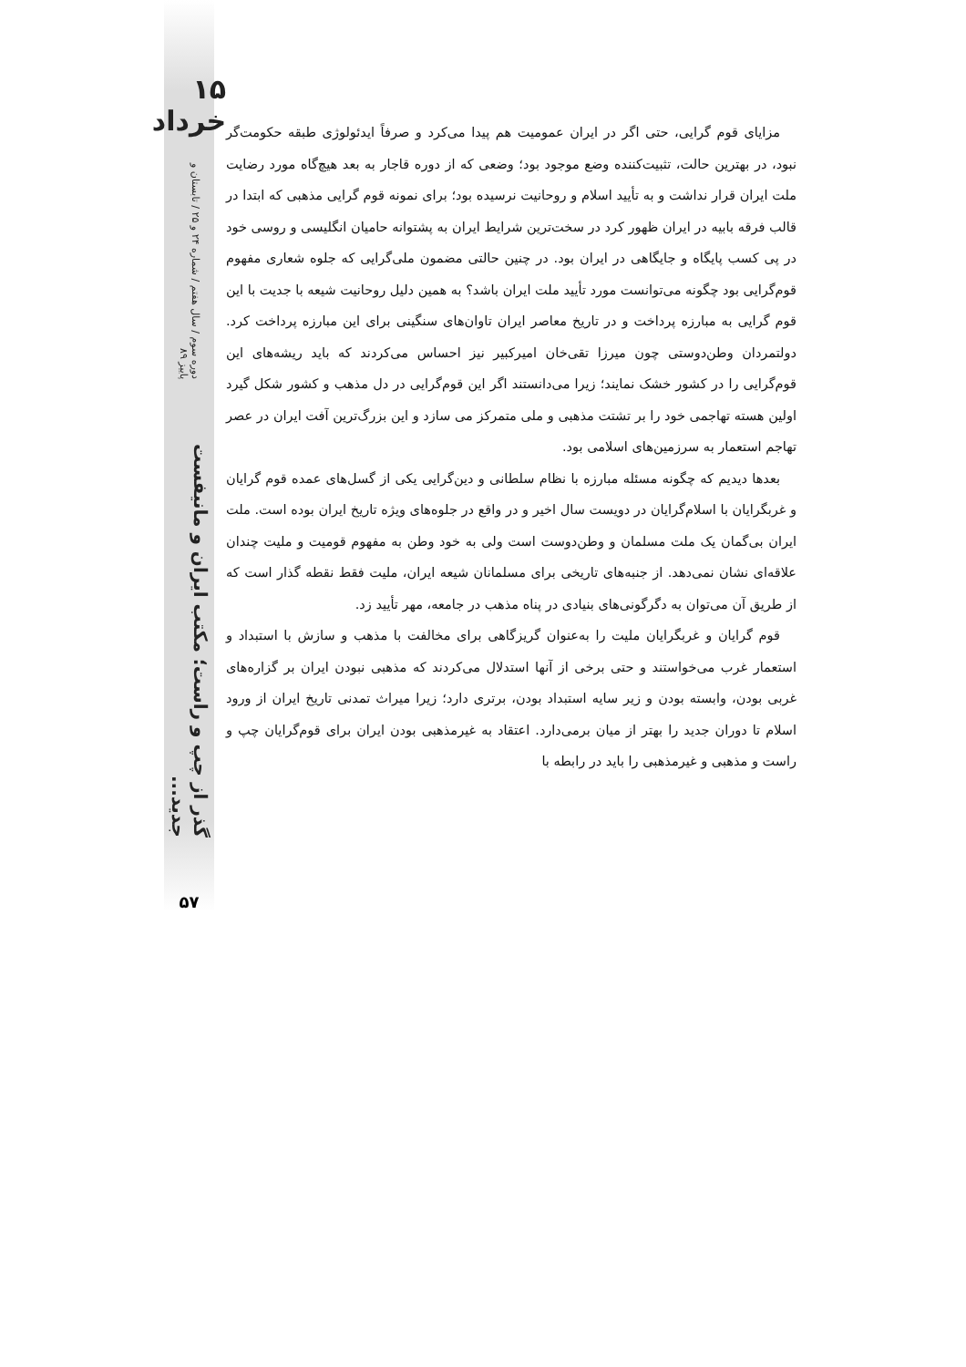۱۵ خرداد
دوره سوم / سال هفتم / شماره ۲۴ و ۲۵ / تابستان و پاییز ۸۹
گذر از چپ و راست؛ مکتب ایران و مانیفست جدید...
۵۷
مزایای قوم گرایی، حتی اگر در ایران عمومیت هم پیدا می‌کرد و صرفاً ایدئولوژی طبقه حکومت‌گر نبود، در بهترین حالت، تثبیت‌کننده وضع موجود بود؛ وضعی که از دوره قاجار به بعد هیچ‌گاه مورد رضایت ملت ایران قرار نداشت و به تأیید اسلام و روحانیت نرسیده بود؛ برای نمونه قوم گرایی مذهبی که ابتدا در قالب فرقه بابیه در ایران ظهور کرد در سخت‌ترین شرایط ایران به پشتوانه حامیان انگلیسی و روسی خود در پی کسب پایگاه و جایگاهی در ایران بود. در چنین حالتی مضمون ملی‌گرایی که جلوه شعاری مفهوم قوم‌گرایی بود چگونه می‌توانست مورد تأیید ملت ایران باشد؟ به همین دلیل روحانیت شیعه با جدیت با این قوم گرایی به مبارزه پرداخت و در تاریخ معاصر ایران تاوان‌های سنگینی برای این مبارزه پرداخت کرد. دولتمردان وطن‌دوستی چون میرزا تقی‌خان امیرکبیر نیز احساس می‌کردند که باید ریشه‌های این قوم‌گرایی را در کشور خشک نمایند؛ زیرا می‌دانستند اگر این قوم‌گرایی در دل مذهب و کشور شکل گیرد اولین هسته تهاجمی خود را بر تشتت مذهبی و ملی متمرکز می سازد و این بزرگ‌ترین آفت ایران در عصر تهاجم استعمار به سرزمین‌های اسلامی بود.
بعدها دیدیم که چگونه مسئله مبارزه با نظام سلطانی و دین‌گرایی یکی از گسل‌های عمده قوم گرایان و غربگرایان با اسلام‌گرایان در دویست سال اخیر و در واقع در جلوه‌های ویژه تاریخ ایران بوده است. ملت ایران بی‌گمان یک ملت مسلمان و وطن‌دوست است ولی به خود وطن به مفهوم قومیت و ملیت چندان علاقه‌ای نشان نمی‌دهد. از جنبه‌های تاریخی برای مسلمانان شیعه ایران، ملیت فقط نقطه گذار است که از طریق آن می‌توان به دگرگونی‌های بنیادی در پناه مذهب در جامعه، مهر تأیید زد.
قوم گرایان و غربگرایان ملیت را به‌عنوان گریزگاهی برای مخالفت با مذهب و سازش با استبداد و استعمار غرب می‌خواستند و حتی برخی از آنها استدلال می‌کردند که مذهبی نبودن ایران بر گزاره‌های غربی بودن، وابسته بودن و زیر سایه استبداد بودن، برتری دارد؛ زیرا میراث تمدنی تاریخ ایران از ورود اسلام تا دوران جدید را بهتر از میان برمی‌دارد. اعتقاد به غیرمذهبی بودن ایران برای قوم‌گرایان چپ و راست و مذهبی و غیرمذهبی را باید در رابطه با